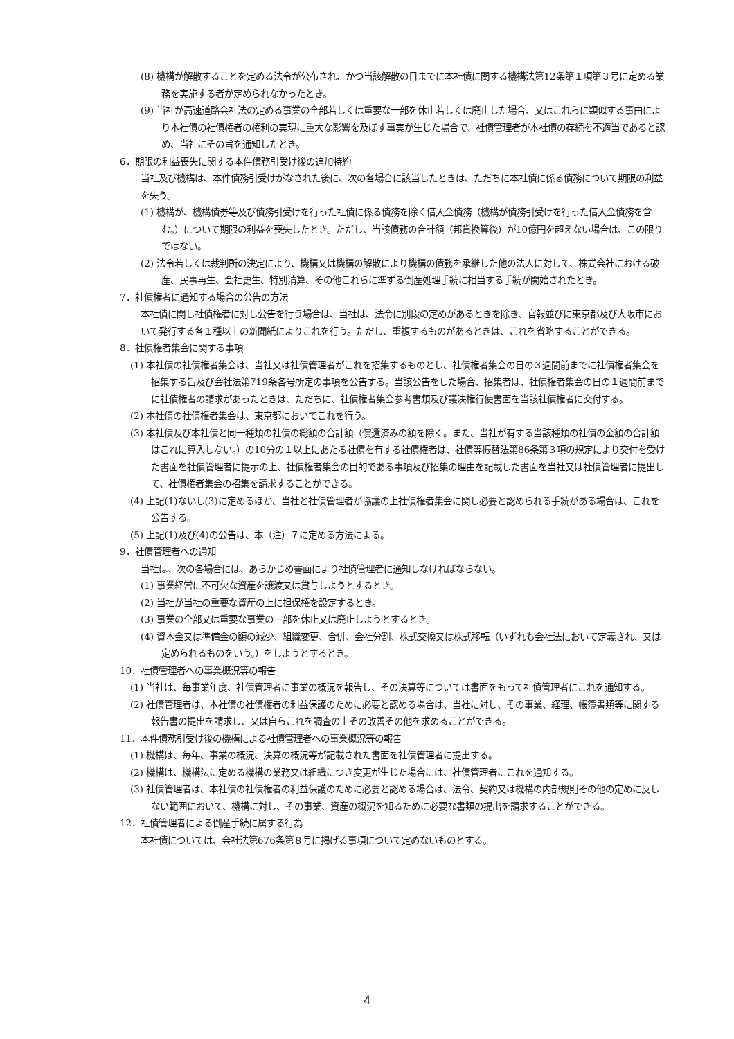(8) 機構が解散することを定める法令が公布され、かつ当該解散の日までに本社債に関する機構法第12条第１項第３号に定める業務を実施する者が定められなかったとき。
(9) 当社が高速道路会社法の定める事業の全部若しくは重要な一部を休止若しくは廃止した場合、又はこれらに類似する事由により本社債の社債権者の権利の実現に重大な影響を及ぼす事実が生じた場合で、社債管理者が本社債の存続を不適当であると認め、当社にその旨を通知したとき。
6．期限の利益喪失に関する本件債務引受け後の追加特約
当社及び機構は、本件債務引受けがなされた後に、次の各場合に該当したときは、ただちに本社債に係る債務について期限の利益を失う。
(1) 機構が、機構債券等及び債務引受けを行った社債に係る債務を除く借入金債務（機構が債務引受けを行った借入金債務を含む。）について期限の利益を喪失したとき。ただし、当該債務の合計額（邦貨換算後）が10億円を超えない場合は、この限りではない。
(2) 法令若しくは裁判所の決定により、機構又は機構の解散により機構の債務を承継した他の法人に対して、株式会社における破産、民事再生、会社更生、特別清算、その他これらに準ずる倒産処理手続に相当する手続が開始されたとき。
7．社債権者に通知する場合の公告の方法
本社債に関し社債権者に対し公告を行う場合は、当社は、法令に別段の定めがあるときを除き、官報並びに東京都及び大阪市において発行する各１種以上の新聞紙によりこれを行う。ただし、重複するものがあるときは、これを省略することができる。
8．社債権者集会に関する事項
(1) 本社債の社債権者集会は、当社又は社債管理者がこれを招集するものとし、社債権者集会の日の３週間前までに社債権者集会を招集する旨及び会社法第719条各号所定の事項を公告する。当該公告をした場合、招集者は、社債権者集会の日の１週間前までに社債権者の請求があったときは、ただちに、社債権者集会参考書類及び議決権行使書面を当該社債権者に交付する。
(2) 本社債の社債権者集会は、東京都においてこれを行う。
(3) 本社債及び本社債と同一種類の社債の総額の合計額（償還済みの額を除く。また、当社が有する当該種類の社債の金額の合計額はこれに算入しない。）の10分の１以上にあたる社債を有する社債権者は、社債等振替法第86条第３項の規定により交付を受けた書面を社債管理者に提示の上、社債権者集会の目的である事項及び招集の理由を記載した書面を当社又は社債管理者に提出して、社債権者集会の招集を請求することができる。
(4) 上記(1)ないし(3)に定めるほか、当社と社債管理者が協議の上社債権者集会に関し必要と認められる手続がある場合は、これを公告する。
(5) 上記(1)及び(4)の公告は、本（注）７に定める方法による。
9．社債管理者への通知
当社は、次の各場合には、あらかじめ書面により社債管理者に通知しなければならない。
(1) 事業経営に不可欠な資産を譲渡又は貸与しようとするとき。
(2) 当社が当社の重要な資産の上に担保権を設定するとき。
(3) 事業の全部又は重要な事業の一部を休止又は廃止しようとするとき。
(4) 資本金又は準備金の額の減少、組織変更、合併、会社分割、株式交換又は株式移転（いずれも会社法において定義され、又は定められるものをいう。）をしようとするとき。
10．社債管理者への事業概況等の報告
(1) 当社は、毎事業年度、社債管理者に事業の概況を報告し、その決算等については書面をもって社債管理者にこれを通知する。
(2) 社債管理者は、本社債の社債権者の利益保護のために必要と認める場合は、当社に対し、その事業、経理、帳簿書類等に関する報告書の提出を請求し、又は自らこれを調査の上その改善その他を求めることができる。
11．本件債務引受け後の機構による社債管理者への事業概況等の報告
(1) 機構は、毎年、事業の概況、決算の概況等が記載された書面を社債管理者に提出する。
(2) 機構は、機構法に定める機構の業務又は組織につき変更が生じた場合には、社債管理者にこれを通知する。
(3) 社債管理者は、本社債の社債権者の利益保護のために必要と認める場合は、法令、契約又は機構の内部規則その他の定めに反しない範囲において、機構に対し、その事業、資産の概況を知るために必要な書類の提出を請求することができる。
12．社債管理者による倒産手続に属する行為
本社債については、会社法第676条第８号に掲げる事項について定めないものとする。
4